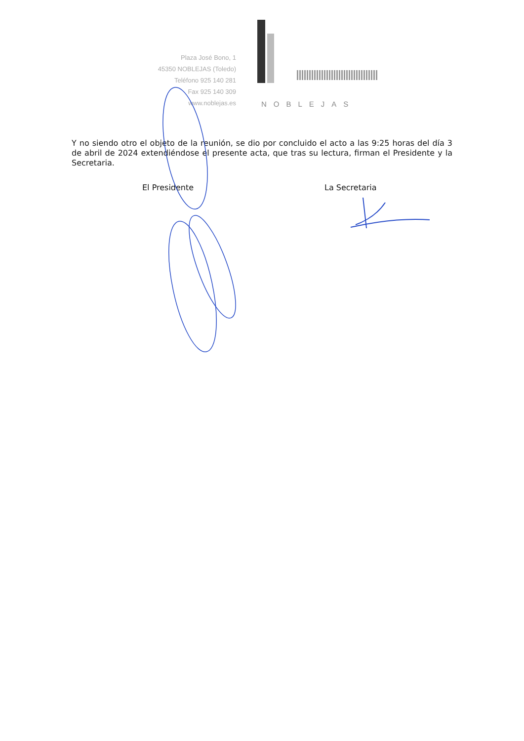Plaza José Bono, 1
45350 NOBLEJAS (Toledo)
Teléfono 925 140 281
Fax 925 140 309
www.noblejas.es
NOBLEJAS
Y no siendo otro el objeto de la reunión, se dio por concluido el acto a las 9:25 horas del día 3 de abril de 2024 extendiéndose el presente acta, que tras su lectura, firman el Presidente y la Secretaria.
El Presidente La Secretaria